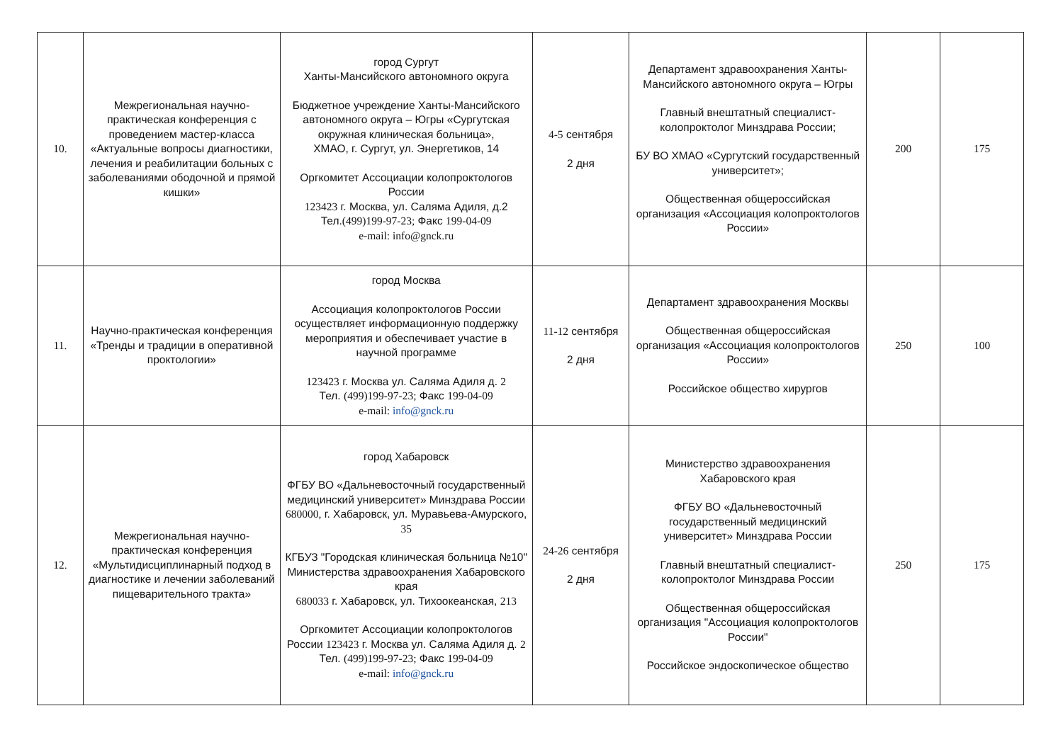| 10. | Межрегиональная научно-практическая конференция с проведением мастер-класса «Актуальные вопросы диагностики, лечения и реабилитации больных с заболеваниями ободочной и прямой кишки» | город Сургут Ханты-Мансийского автономного округа Бюджетное учреждение Ханты-Мансийского автономного округа – Югры «Сургутская окружная клиническая больница», ХМАО, г. Сургут, ул. Энергетиков, 14 Оргкомитет Ассоциации колопроктологов России 123423 г. Москва, ул. Саляма Адиля, д.2 Тел. (499)199-97-23; Факс 199-04-09 e-mail: info@gnck.ru | 4-5 сентября 2 дня | Департамент здравоохранения Ханты-Мансийского автономного округа – Югры Главный внештатный специалист-колопроктолог Минздрава России; БУ ВО ХМАО «Сургутский государственный университет»; Общественная общероссийская организация «Ассоциация колопроктологов России» | 200 | 175 |
| 11. | Научно-практическая конференция «Тренды и традиции в оперативной проктологии» | город Москва Ассоциация колопроктологов России осуществляет информационную поддержку мероприятия и обеспечивает участие в научной программе 123423 г. Москва ул. Саляма Адиля д. 2 Тел. (499)199-97-23; Факс 199-04-09 e-mail: info@gnck.ru | 11-12 сентября 2 дня | Департамент здравоохранения Москвы Общественная общероссийская организация «Ассоциация колопроктологов России» Российское общество хирургов | 250 | 100 |
| 12. | Межрегиональная научно-практическая конференция «Мультидисциплинарный подход в диагностике и лечении заболеваний пищеварительного тракта» | город Хабаровск ФГБУ ВО «Дальневосточный государственный медицинский университет» Минздрава России 680000, г. Хабаровск, ул. Муравьева-Амурского, 35 КГБУЗ "Городская клиническая больница №10" Министерства здравоохранения Хабаровского края 680033 г. Хабаровск, ул. Тихоокеанская, 213 Оргкомитет Ассоциации колопроктологов России 123423 г. Москва ул. Саляма Адиля д. 2 Тел. (499)199-97-23; Факс 199-04-09 e-mail: info@gnck.ru | 24-26 сентября 2 дня | Министерство здравоохранения Хабаровского края ФГБУ ВО «Дальневосточный государственный медицинский университет» Минздрава России Главный внештатный специалист-колопроктолог Минздрава России Общественная общероссийская организация "Ассоциация колопроктологов России" Российское эндоскопическое общество | 250 | 175 |